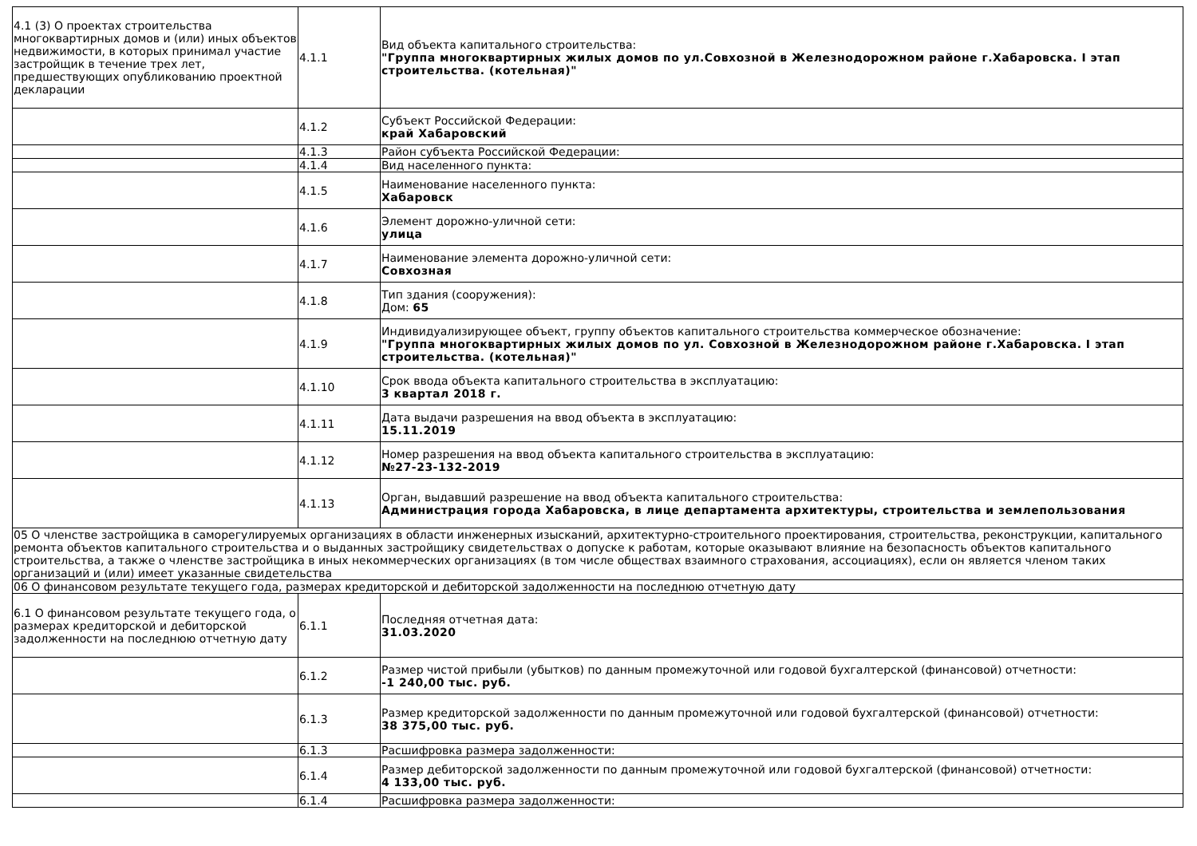| 4.1 (3) О проектах строительства многоквартирных домов и (или) иных объектов недвижимости, в которых принимал участие застройщик в течение трех лет, предшествующих опубликованию проектной декларации | 4.1.1 | Вид объекта капитального строительства: "Группа многоквартирных жилых домов по ул.Совхозной в Железнодорожном районе г.Хабаровска. I этап строительства. (котельная)" |
| | 4.1.2 | Субъект Российской Федерации: край Хабаровский |
| | 4.1.3 | Район субъекта Российской Федерации: |
| | 4.1.4 | Вид населенного пункта: |
| | 4.1.5 | Наименование населенного пункта: Хабаровск |
| | 4.1.6 | Элемент дорожно-уличной сети: улица |
| | 4.1.7 | Наименование элемента дорожно-уличной сети: Совхозная |
| | 4.1.8 | Тип здания (сооружения): Дом: 65 |
| | 4.1.9 | Индивидуализирующее объект, группу объектов капитального строительства коммерческое обозначение: "Группа многоквартирных жилых домов по ул. Совхозной в Железнодорожном районе г.Хабаровска. I этап строительства. (котельная)" |
| | 4.1.10 | Срок ввода объекта капитального строительства в эксплуатацию: 3 квартал 2018 г. |
| | 4.1.11 | Дата выдачи разрешения на ввод объекта в эксплуатацию: 15.11.2019 |
| | 4.1.12 | Номер разрешения на ввод объекта капитального строительства в эксплуатацию: №27-23-132-2019 |
| | 4.1.13 | Орган, выдавший разрешение на ввод объекта капитального строительства: Администрация города Хабаровска, в лице департамента архитектуры, строительства и землепользования |
| 05 О членстве застройщика в саморегулируемых организациях в области инженерных изысканий, архитектурно-строительного проектирования, строительства, реконструкции, капитального ремонта объектов капитального строительства и о выданных застройщику свидетельствах о допуске к работам, которые оказывают влияние на безопасность объектов капитального строительства, а также о членстве застройщика в иных некоммерческих организациях (в том числе обществах взаимного страхования, ассоциациях), если он является членом таких организаций и (или) имеет указанные свидетельства | | |
| 06 О финансовом результате текущего года, размерах кредиторской и дебиторской задолженности на последнюю отчетную дату | | |
| 6.1 О финансовом результате текущего года, о размерах кредиторской и дебиторской задолженности на последнюю отчетную дату | 6.1.1 | Последняя отчетная дата: 31.03.2020 |
| | 6.1.2 | Размер чистой прибыли (убытков) по данным промежуточной или годовой бухгалтерской (финансовой) отчетности: -1 240,00 тыс. руб. |
| | 6.1.3 | Размер кредиторской задолженности по данным промежуточной или годовой бухгалтерской (финансовой) отчетности: 38 375,00 тыс. руб. |
| | 6.1.3 | Расшифровка размера задолженности: |
| | 6.1.4 | Размер дебиторской задолженности по данным промежуточной или годовой бухгалтерской (финансовой) отчетности: 4 133,00 тыс. руб. |
| | 6.1.4 | Расшифровка размера задолженности: |